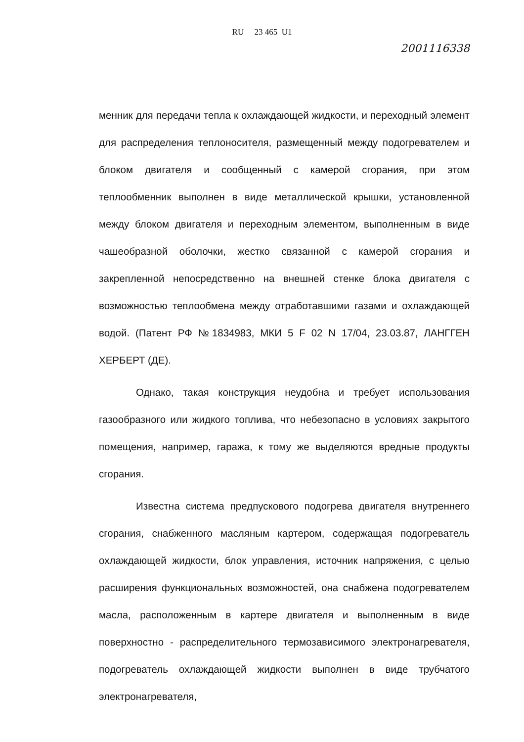RU 23 465 U1
2001116338
менник для передачи тепла к охлаждающей жидкости, и переходный элемент для распределения теплоносителя, размещенный между подогревателем и блоком двигателя и сообщенный с камерой сгорания, при этом теплообменник выполнен в виде металлической крышки, установленной между блоком двигателя и переходным элементом, выполненным в виде чашеобразной оболочки, жестко связанной с камерой сгорания и закрепленной непосредственно на внешней стенке блока двигателя с возможностью теплообмена между отработавшими газами и охлаждающей водой. (Патент РФ №1834983, МКИ 5 F 02 N 17/04, 23.03.87, ЛАНГГЕН ХЕРБЕРТ (ДЕ).
Однако, такая конструкция неудобна и требует использования газообразного или жидкого топлива, что небезопасно в условиях закрытого помещения, например, гаража, к тому же выделяются вредные продукты сгорания.
Известна система предпускового подогрева двигателя внутреннего сгорания, снабженного масляным картером, содержащая подогреватель охлаждающей жидкости, блок управления, источник напряжения, с целью расширения функциональных возможностей, она снабжена подогревателем масла, расположенным в картере двигателя и выполненным в виде поверхностно - распределительного термозависимого электронагревателя, подогреватель охлаждающей жидкости выполнен в виде трубчатого электронагревателя,